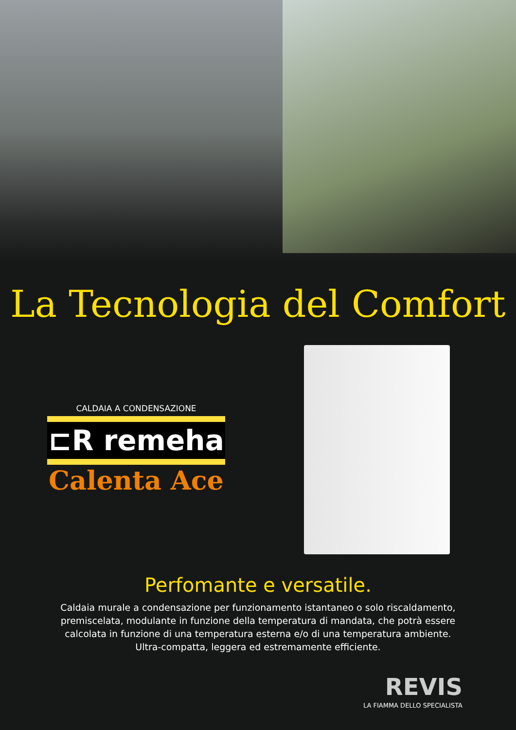La Tecnologia del Comfort
CALDAIA A CONDENSAZIONE
⊏R remeha
Calenta Ace
Perfomante e versatile.
Caldaia murale a condensazione per funzionamento istantaneo o solo riscaldamento, premiscelata, modulante in funzione della temperatura di mandata, che potrà essere calcolata in funzione di una temperatura esterna e/o di una temperatura ambiente. Ultra-compatta, leggera ed estremamente efficiente.
REVIS
LA FIAMMA DELLO SPECIALISTA